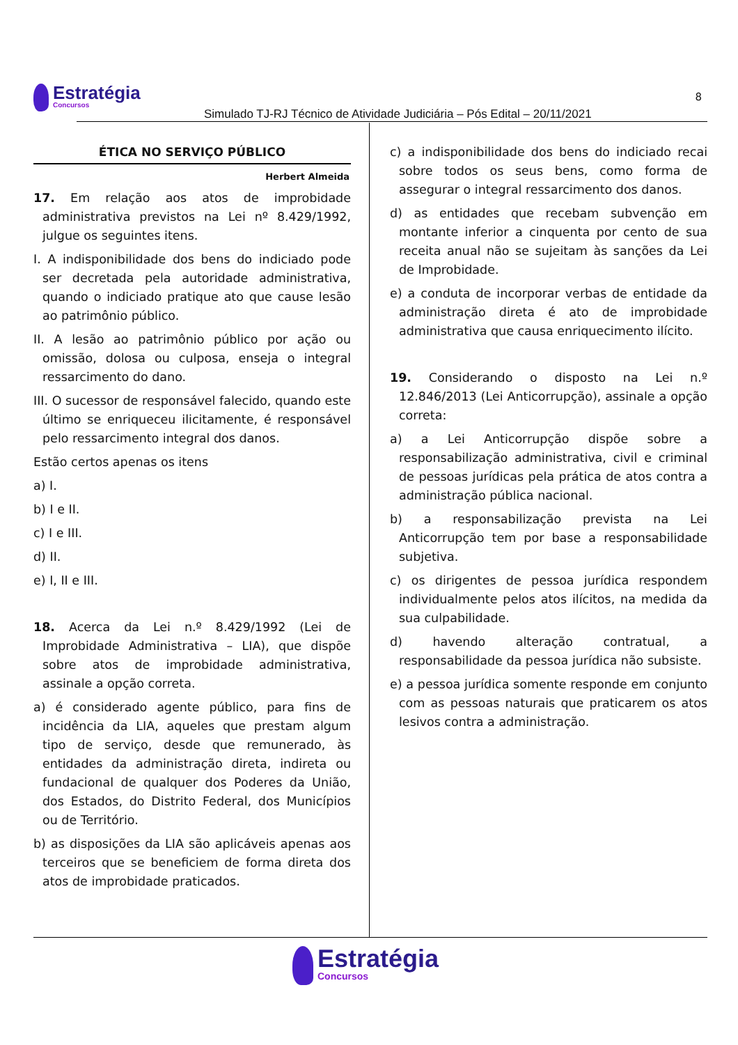Estratégia Concursos
Simulado TJ-RJ Técnico de Atividade Judiciária – Pós Edital – 20/11/2021
8
ÉTICA NO SERVIÇO PÚBLICO
Herbert Almeida
17. Em relação aos atos de improbidade administrativa previstos na Lei nº 8.429/1992, julgue os seguintes itens.
I. A indisponibilidade dos bens do indiciado pode ser decretada pela autoridade administrativa, quando o indiciado pratique ato que cause lesão ao patrimônio público.
II. A lesão ao patrimônio público por ação ou omissão, dolosa ou culposa, enseja o integral ressarcimento do dano.
III. O sucessor de responsável falecido, quando este último se enriqueceu ilicitamente, é responsável pelo ressarcimento integral dos danos.
Estão certos apenas os itens
a) I.
b) I e II.
c) I e III.
d) II.
e) I, II e III.
18. Acerca da Lei n.º 8.429/1992 (Lei de Improbidade Administrativa – LIA), que dispõe sobre atos de improbidade administrativa, assinale a opção correta.
a) é considerado agente público, para fins de incidência da LIA, aqueles que prestam algum tipo de serviço, desde que remunerado, às entidades da administração direta, indireta ou fundacional de qualquer dos Poderes da União, dos Estados, do Distrito Federal, dos Municípios ou de Território.
b) as disposições da LIA são aplicáveis apenas aos terceiros que se beneficiem de forma direta dos atos de improbidade praticados.
c) a indisponibilidade dos bens do indiciado recai sobre todos os seus bens, como forma de assegurar o integral ressarcimento dos danos.
d) as entidades que recebam subvenção em montante inferior a cinquenta por cento de sua receita anual não se sujeitam às sanções da Lei de Improbidade.
e) a conduta de incorporar verbas de entidade da administração direta é ato de improbidade administrativa que causa enriquecimento ilícito.
19. Considerando o disposto na Lei n.º 12.846/2013 (Lei Anticorrupção), assinale a opção correta:
a) a Lei Anticorrupção dispõe sobre a responsabilização administrativa, civil e criminal de pessoas jurídicas pela prática de atos contra a administração pública nacional.
b) a responsabilização prevista na Lei Anticorrupção tem por base a responsabilidade subjetiva.
c) os dirigentes de pessoa jurídica respondem individualmente pelos atos ilícitos, na medida da sua culpabilidade.
d) havendo alteração contratual, a responsabilidade da pessoa jurídica não subsiste.
e) a pessoa jurídica somente responde em conjunto com as pessoas naturais que praticarem os atos lesivos contra a administração.
Estratégia Concursos